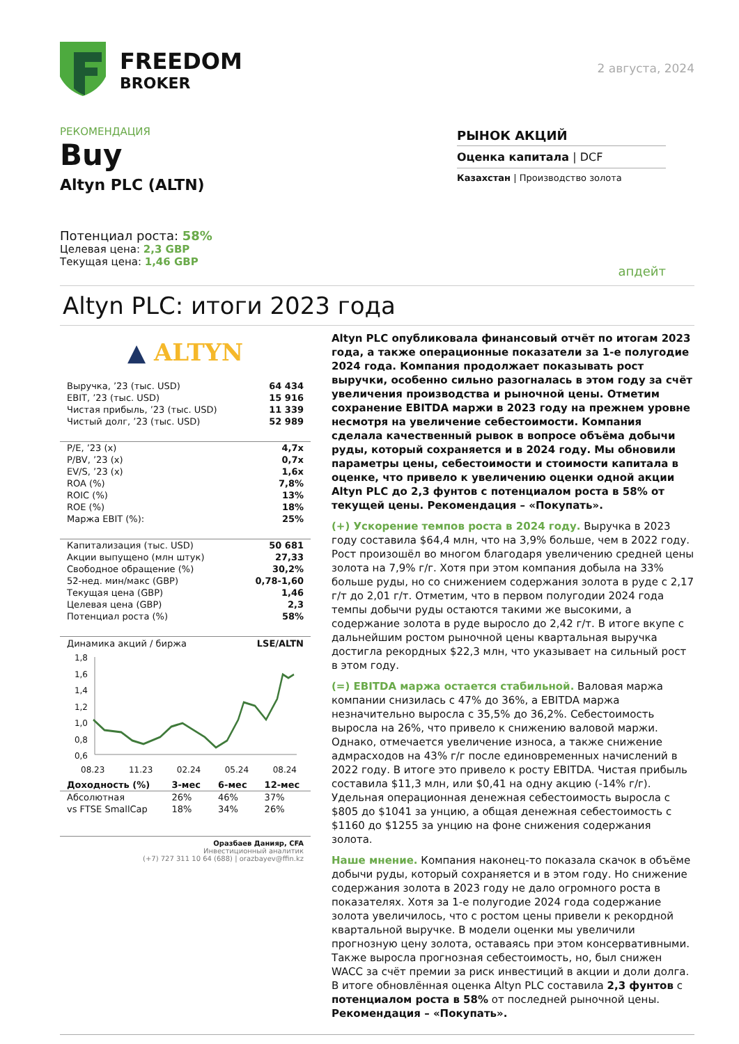FREEDOM
BROKER
2 августа, 2024
РЕКОМЕНДАЦИЯ
Buy
Altyn PLC (ALTN)
Потенциал роста: 58%
Целевая цена: 2,3 GBP
Текущая цена: 1,46 GBP
РЫНОК АКЦИЙ
Оценка капитала | DCF
Казахстан | Производство золота
апдейт
Altyn PLC: итоги 2023 года
▲ ALTYN
| Выручка, ’23 (тыс. USD) | 64 434 |
| EBIT, ’23 (тыс. USD) | 15 916 |
| Чистая прибыль, ’23 (тыс. USD) | 11 339 |
| Чистый долг, ’23 (тыс. USD) | 52 989 |
| P/E, ’23 (x) | 4,7x |
| P/BV, ’23 (x) | 0,7x |
| EV/S, ’23 (x) | 1,6x |
| ROA (%) | 7,8% |
| ROIC (%) | 13% |
| ROE (%) | 18% |
| Маржа EBIT (%): | 25% |
| Капитализация (тыс. USD) | 50 681 |
| Акции выпущено (млн штук) | 27,33 |
| Свободное обращение (%) | 30,2% |
| 52-нед. мин/макс (GBP) | 0,78-1,60 |
| Текущая цена (GBP) | 1,46 |
| Целевая цена (GBP) | 2,3 |
| Потенциал роста (%) | 58% |
Динамика акций / биржа LSE/ALTN
1,8
1,6
1,4
1,2
1,0
0,8
0,6
08.23 11.23 02.24 05.24 08.24
| Доходность (%) | 3-мес | 6-мес | 12-мес |
| --- | --- | --- | --- |
| Абсолютная | 26% | 46% | 37% |
| vs FTSE SmallCap | 18% | 34% | 26% |
Оразбаев Данияр, CFA
Инвестиционный аналитик
(+7) 727 311 10 64 (688) | orazbayev@ffin.kz
Altyn PLC опубликовала финансовый отчёт по итогам 2023 года, а также операционные показатели за 1-е полугодие 2024 года. Компания продолжает показывать рост выручки, особенно сильно разогналась в этом году за счёт увеличения производства и рыночной цены. Отметим сохранение EBITDA маржи в 2023 году на прежнем уровне несмотря на увеличение себестоимости. Компания сделала качественный рывок в вопросе объёма добычи руды, который сохраняется и в 2024 году. Мы обновили параметры цены, себестоимости и стоимости капитала в оценке, что привело к увеличению оценки одной акции Altyn PLC до 2,3 фунтов с потенциалом роста в 58% от текущей цены. Рекомендация – «Покупать».
(+) Ускорение темпов роста в 2024 году. Выручка в 2023 году составила $64,4 млн, что на 3,9% больше, чем в 2022 году. Рост произошёл во многом благодаря увеличению средней цены золота на 7,9% г/г. Хотя при этом компания добыла на 33% больше руды, но со снижением содержания золота в руде с 2,17 г/т до 2,01 г/т. Отметим, что в первом полугодии 2024 года темпы добычи руды остаются такими же высокими, а содержание золота в руде выросло до 2,42 г/т. В итоге вкупе с дальнейшим ростом рыночной цены квартальная выручка достигла рекордных $22,3 млн, что указывает на сильный рост в этом году.
(=) EBITDA маржа остается стабильной. Валовая маржа компании снизилась с 47% до 36%, а EBITDA маржа незначительно выросла с 35,5% до 36,2%. Себестоимость выросла на 26%, что привело к снижению валовой маржи. Однако, отмечается увеличение износа, а также снижение адмрасходов на 43% г/г после единовременных начислений в 2022 году. В итоге это привело к росту EBITDA. Чистая прибыль составила $11,3 млн, или $0,41 на одну акцию (-14% г/г). Удельная операционная денежная себестоимость выросла с $805 до $1041 за унцию, а общая денежная себестоимость с $1160 до $1255 за унцию на фоне снижения содержания золота.
Наше мнение. Компания наконец-то показала скачок в объёме добычи руды, который сохраняется и в этом году. Но снижение содержания золота в 2023 году не дало огромного роста в показателях. Хотя за 1-е полугодие 2024 года содержание золота увеличилось, что с ростом цены привели к рекордной квартальной выручке. В модели оценки мы увеличили прогнозную цену золота, оставаясь при этом консервативными. Также выросла прогнозная себестоимость, но, был снижен WACC за счёт премии за риск инвестиций в акции и доли долга. В итоге обновлённая оценка Altyn PLC составила 2,3 фунтов с потенциалом роста в 58% от последней рыночной цены. Рекомендация – «Покупать».